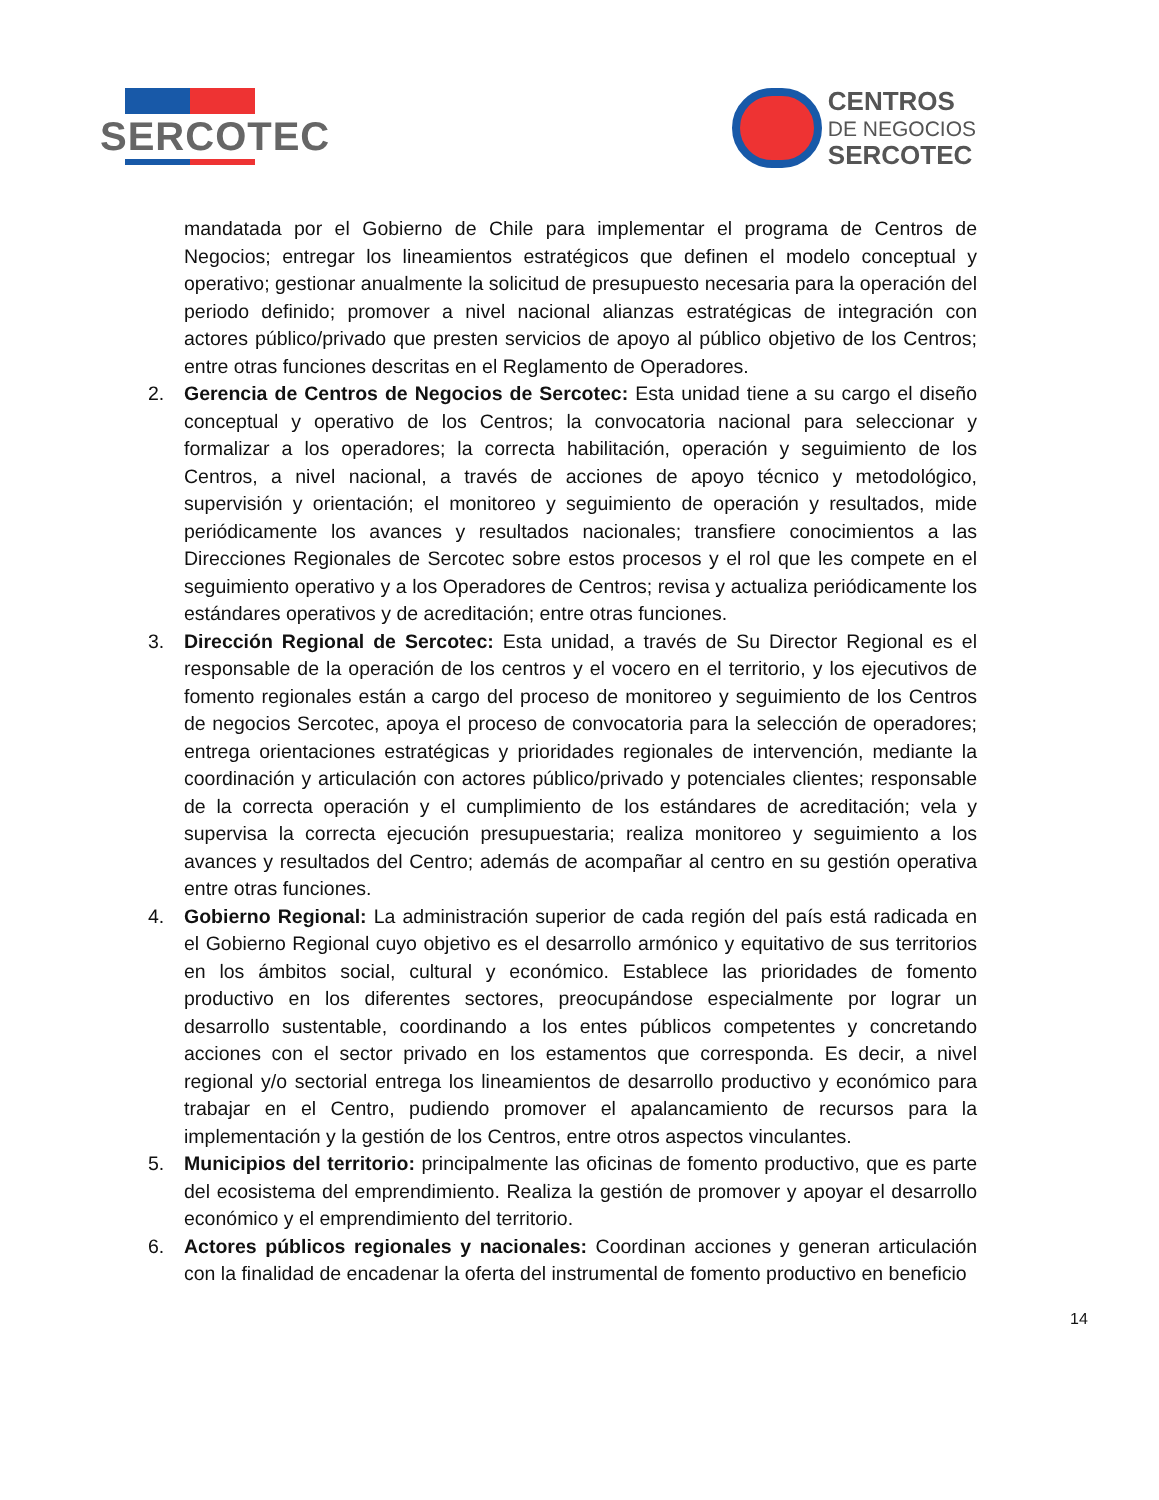SERCOTEC
CENTROS
DE NEGOCIOS
SERCOTEC
mandatada por el Gobierno de Chile para implementar el programa de Centros de Negocios; entregar los lineamientos estratégicos que definen el modelo conceptual y operativo; gestionar anualmente la solicitud de presupuesto necesaria para la operación del periodo definido; promover a nivel nacional alianzas estratégicas de integración con actores público/privado que presten servicios de apoyo al público objetivo de los Centros; entre otras funciones descritas en el Reglamento de Operadores.
2. Gerencia de Centros de Negocios de Sercotec: Esta unidad tiene a su cargo el diseño conceptual y operativo de los Centros; la convocatoria nacional para seleccionar y formalizar a los operadores; la correcta habilitación, operación y seguimiento de los Centros, a nivel nacional, a través de acciones de apoyo técnico y metodológico, supervisión y orientación; el monitoreo y seguimiento de operación y resultados, mide periódicamente los avances y resultados nacionales; transfiere conocimientos a las Direcciones Regionales de Sercotec sobre estos procesos y el rol que les compete en el seguimiento operativo y a los Operadores de Centros; revisa y actualiza periódicamente los estándares operativos y de acreditación; entre otras funciones.
3. Dirección Regional de Sercotec: Esta unidad, a través de Su Director Regional es el responsable de la operación de los centros y el vocero en el territorio, y los ejecutivos de fomento regionales están a cargo del proceso de monitoreo y seguimiento de los Centros de negocios Sercotec, apoya el proceso de convocatoria para la selección de operadores; entrega orientaciones estratégicas y prioridades regionales de intervención, mediante la coordinación y articulación con actores público/privado y potenciales clientes; responsable de la correcta operación y el cumplimiento de los estándares de acreditación; vela y supervisa la correcta ejecución presupuestaria; realiza monitoreo y seguimiento a los avances y resultados del Centro; además de acompañar al centro en su gestión operativa entre otras funciones.
4. Gobierno Regional: La administración superior de cada región del país está radicada en el Gobierno Regional cuyo objetivo es el desarrollo armónico y equitativo de sus territorios en los ámbitos social, cultural y económico. Establece las prioridades de fomento productivo en los diferentes sectores, preocupándose especialmente por lograr un desarrollo sustentable, coordinando a los entes públicos competentes y concretando acciones con el sector privado en los estamentos que corresponda. Es decir, a nivel regional y/o sectorial entrega los lineamientos de desarrollo productivo y económico para trabajar en el Centro, pudiendo promover el apalancamiento de recursos para la implementación y la gestión de los Centros, entre otros aspectos vinculantes.
5. Municipios del territorio: principalmente las oficinas de fomento productivo, que es parte del ecosistema del emprendimiento. Realiza la gestión de promover y apoyar el desarrollo económico y el emprendimiento del territorio.
6. Actores públicos regionales y nacionales: Coordinan acciones y generan articulación con la finalidad de encadenar la oferta del instrumental de fomento productivo en beneficio
14